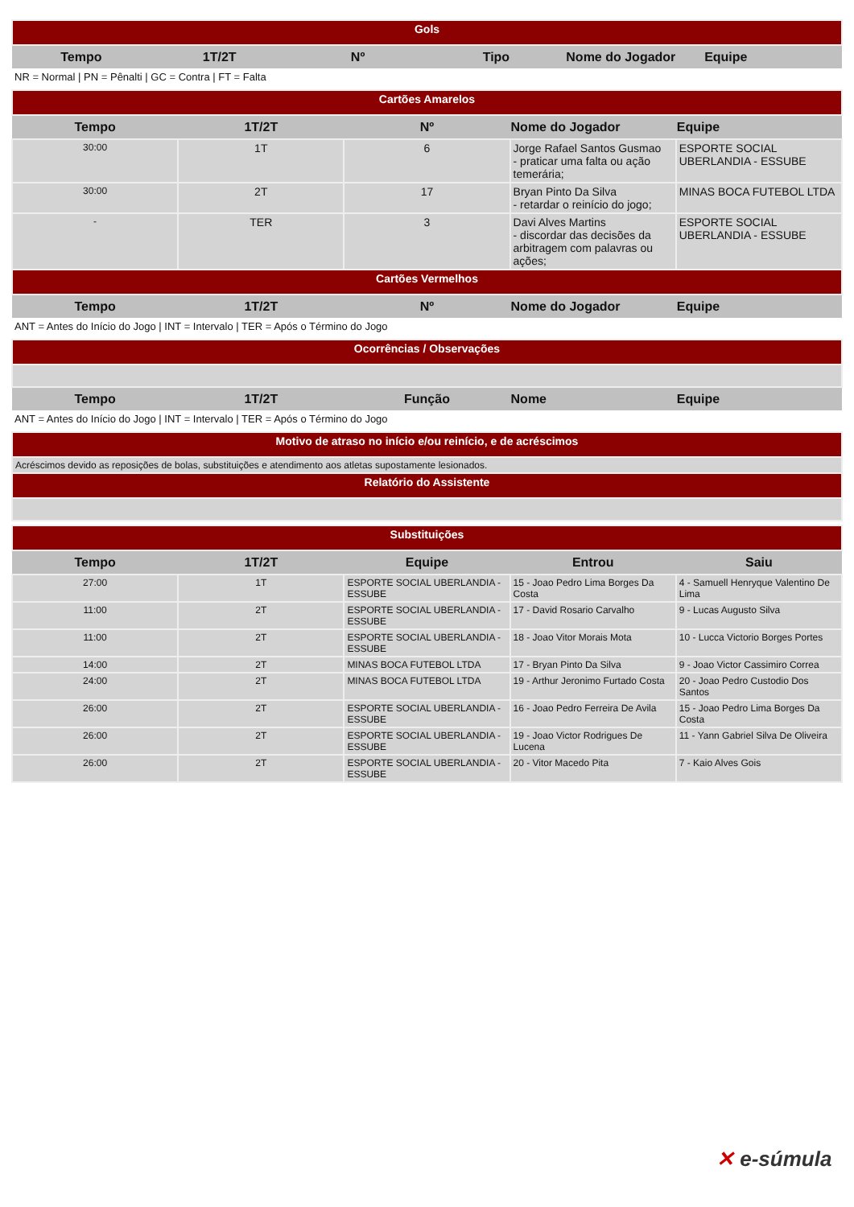| Gols | | | | | |
| Tempo | 1T/2T | Nº | Tipo | Nome do Jogador | Equipe |
NR = Normal | PN = Pênalti | GC = Contra | FT = Falta
| Cartões Amarelos | | | | |
| Tempo | 1T/2T | Nº | Nome do Jogador | Equipe |
| 30:00 | 1T | 6 | Jorge Rafael Santos Gusmao - praticar uma falta ou ação temerária; | ESPORTE SOCIAL UBERLANDIA - ESSUBE |
| 30:00 | 2T | 17 | Bryan Pinto Da Silva - retardar o reinício do jogo; | MINAS BOCA FUTEBOL LTDA |
| - | TER | 3 | Davi Alves Martins - discordar das decisões da arbitragem com palavras ou ações; | ESPORTE SOCIAL UBERLANDIA - ESSUBE |
| Cartões Vermelhos | | | | |
| Tempo | 1T/2T | Nº | Nome do Jogador | Equipe |
ANT = Antes do Início do Jogo | INT = Intervalo | TER = Após o Término do Jogo
| Ocorrências / Observações | | | | |
| Tempo | 1T/2T | Função | Nome | Equipe |
ANT = Antes do Início do Jogo | INT = Intervalo | TER = Após o Término do Jogo
| Motivo de atraso no início e/ou reinício, e de acréscimos |
| Acréscimos devido as reposições de bolas, substituições e atendimento aos atletas supostamente lesionados. |
| Relatório do Assistente |
| Substituições | | | | |
| Tempo | 1T/2T | Equipe | Entrou | Saiu |
| 27:00 | 1T | ESPORTE SOCIAL UBERLANDIA - ESSUBE | 15 - Joao Pedro Lima Borges Da Costa | 4 - Samuell Henryque Valentino De Lima |
| 11:00 | 2T | ESPORTE SOCIAL UBERLANDIA - ESSUBE | 17 - David Rosario Carvalho | 9 - Lucas Augusto Silva |
| 11:00 | 2T | ESPORTE SOCIAL UBERLANDIA - ESSUBE | 18 - Joao Vitor Morais Mota | 10 - Lucca Victorio Borges Portes |
| 14:00 | 2T | MINAS BOCA FUTEBOL LTDA | 17 - Bryan Pinto Da Silva | 9 - Joao Victor Cassimiro Correa |
| 24:00 | 2T | MINAS BOCA FUTEBOL LTDA | 19 - Arthur Jeronimo Furtado Costa | 20 - Joao Pedro Custodio Dos Santos |
| 26:00 | 2T | ESPORTE SOCIAL UBERLANDIA - ESSUBE | 16 - Joao Pedro Ferreira De Avila | 15 - Joao Pedro Lima Borges Da Costa |
| 26:00 | 2T | ESPORTE SOCIAL UBERLANDIA - ESSUBE | 19 - Joao Victor Rodrigues De Lucena | 11 - Yann Gabriel Silva De Oliveira |
| 26:00 | 2T | ESPORTE SOCIAL UBERLANDIA - ESSUBE | 20 - Vitor Macedo Pita | 7 - Kaio Alves Gois |
✕ e-súmula